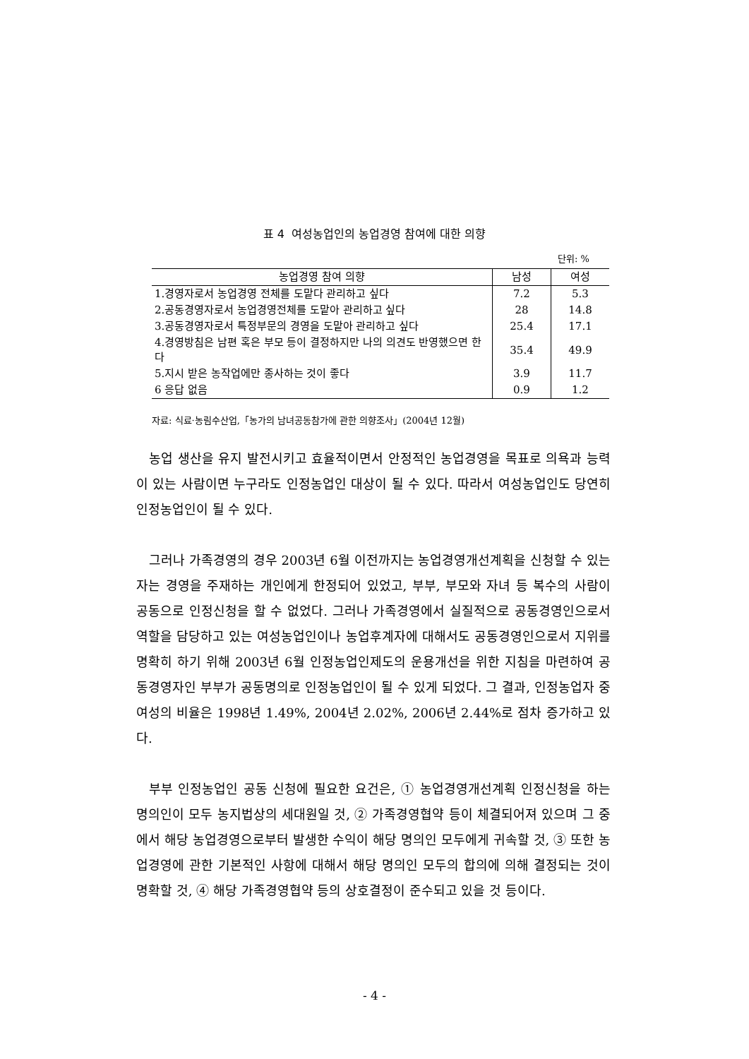표 4 여성농업인의 농업경영 참여에 대한 의향
단위: %
| 농업경영 참여 의향 | 남성 | 여성 |
| --- | --- | --- |
| 1.경영자로서 농업경영 전체를 도맡다 관리하고 싶다 | 7.2 | 5.3 |
| 2.공동경영자로서 농업경영전체를 도맡아 관리하고 싶다 | 28 | 14.8 |
| 3.공동경영자로서 특정부문의 경영을 도맡아 관리하고 싶다 | 25.4 | 17.1 |
| 4.경영방침은 남편 혹은 부모 등이 결정하지만 나의 의견도 반영했으면 한다 | 35.4 | 49.9 |
| 5.지시 받은 농작업에만 종사하는 것이 좋다 | 3.9 | 11.7 |
| 6 응답 없음 | 0.9 | 1.2 |
자료: 식료·농림수산업,「농가의 남녀공동참가에 관한 의향조사」(2004년 12월)
농업 생산을 유지 발전시키고 효율적이면서 안정적인 농업경영을 목표로 의욕과 능력이 있는 사람이면 누구라도 인정농업인 대상이 될 수 있다. 따라서 여성농업인도 당연히 인정농업인이 될 수 있다.
그러나 가족경영의 경우 2003년 6월 이전까지는 농업경영개선계획을 신청할 수 있는 자는 경영을 주재하는 개인에게 한정되어 있었고, 부부, 부모와 자녀 등 복수의 사람이 공동으로 인정신청을 할 수 없었다. 그러나 가족경영에서 실질적으로 공동경영인으로서 역할을 담당하고 있는 여성농업인이나 농업후계자에 대해서도 공동경영인으로서 지위를 명확히 하기 위해 2003년 6월 인정농업인제도의 운용개선을 위한 지침을 마련하여 공동경영자인 부부가 공동명의로 인정농업인이 될 수 있게 되었다. 그 결과, 인정농업자 중 여성의 비율은 1998년 1.49%, 2004년 2.02%, 2006년 2.44%로 점차 증가하고 있다.
부부 인정농업인 공동 신청에 필요한 요건은, ① 농업경영개선계획 인정신청을 하는 명의인이 모두 농지법상의 세대원일 것, ② 가족경영협약 등이 체결되어져 있으며 그 중에서 해당 농업경영으로부터 발생한 수익이 해당 명의인 모두에게 귀속할 것, ③ 또한 농업경영에 관한 기본적인 사항에 대해서 해당 명의인 모두의 합의에 의해 결정되는 것이 명확할 것, ④ 해당 가족경영협약 등의 상호결정이 준수되고 있을 것 등이다.
- 4 -